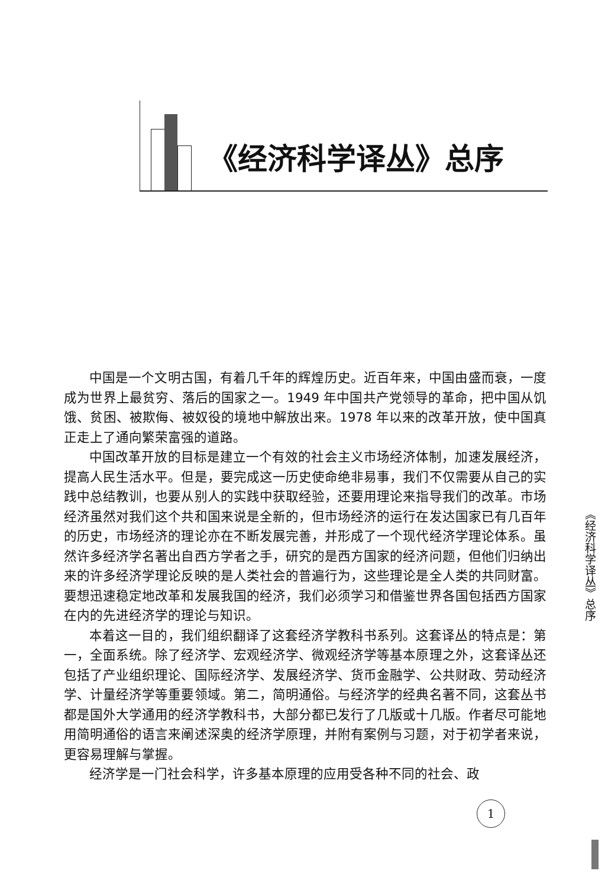《经济科学译丛》总序
中国是一个文明古国，有着几千年的辉煌历史。近百年来，中国由盛而衰，一度成为世界上最贫穷、落后的国家之一。1949 年中国共产党领导的革命，把中国从饥饿、贫困、被欺侮、被奴役的境地中解放出来。1978 年以来的改革开放，使中国真正走上了通向繁荣富强的道路。
中国改革开放的目标是建立一个有效的社会主义市场经济体制，加速发展经济，提高人民生活水平。但是，要完成这一历史使命绝非易事，我们不仅需要从自己的实践中总结教训，也要从别人的实践中获取经验，还要用理论来指导我们的改革。市场经济虽然对我们这个共和国来说是全新的，但市场经济的运行在发达国家已有几百年的历史，市场经济的理论亦在不断发展完善，并形成了一个现代经济学理论体系。虽然许多经济学名著出自西方学者之手，研究的是西方国家的经济问题，但他们归纳出来的许多经济学理论反映的是人类社会的普遍行为，这些理论是全人类的共同财富。要想迅速稳定地改革和发展我国的经济，我们必须学习和借鉴世界各国包括西方国家在内的先进经济学的理论与知识。
本着这一目的，我们组织翻译了这套经济学教科书系列。这套译丛的特点是：第一，全面系统。除了经济学、宏观经济学、微观经济学等基本原理之外，这套译丛还包括了产业组织理论、国际经济学、发展经济学、货币金融学、公共财政、劳动经济学、计量经济学等重要领域。第二，简明通俗。与经济学的经典名著不同，这套丛书都是国外大学通用的经济学教科书，大部分都已发行了几版或十几版。作者尽可能地用简明通俗的语言来阐述深奥的经济学原理，并附有案例与习题，对于初学者来说，更容易理解与掌握。
经济学是一门社会科学，许多基本原理的应用受各种不同的社会、政
《经济科学译丛》总序
1